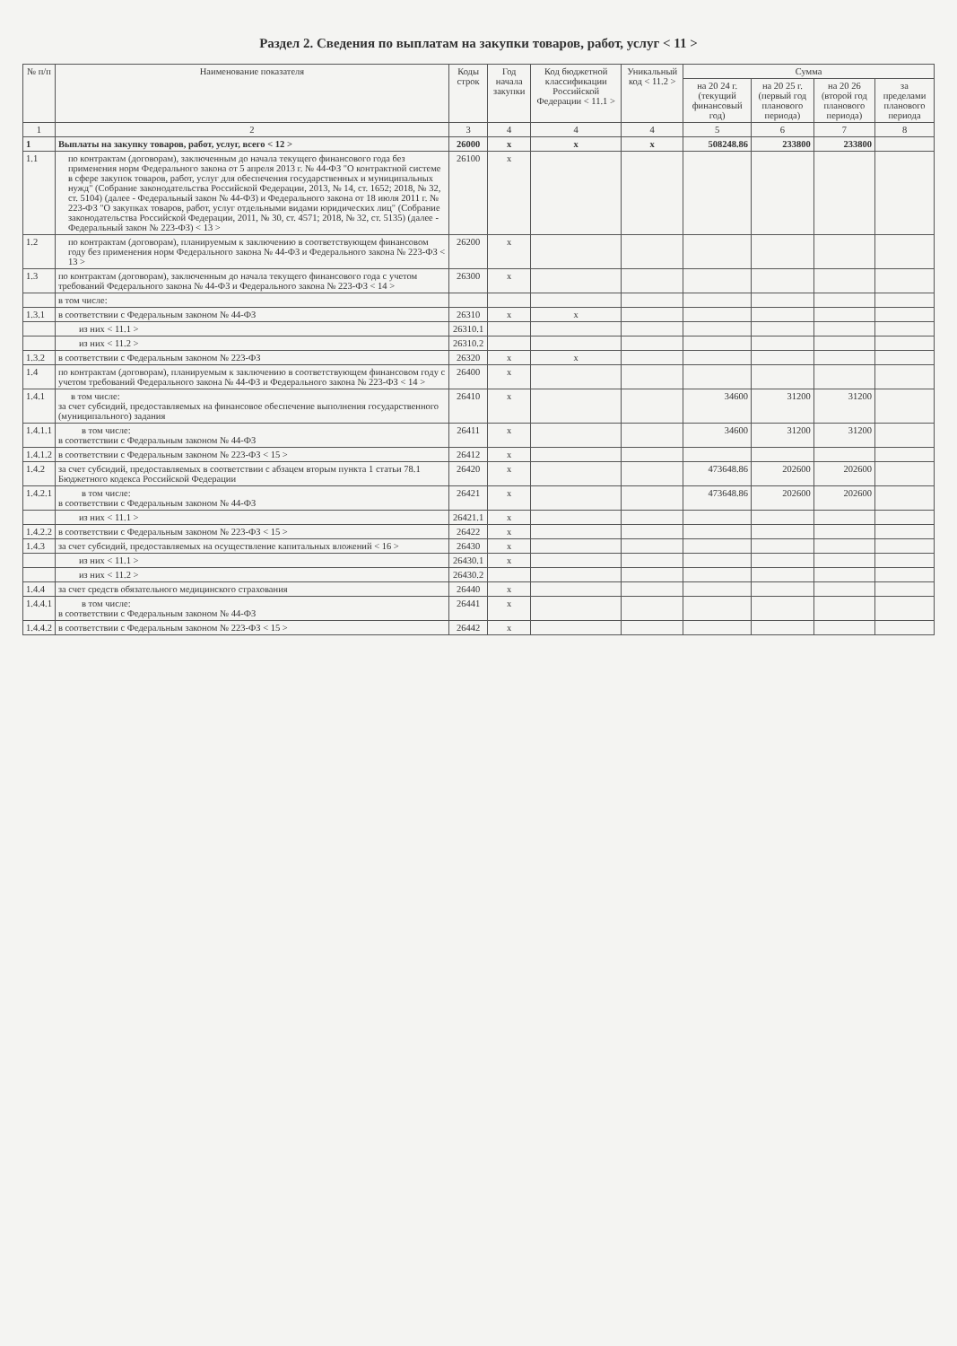Раздел 2. Сведения по выплатам на закупки товаров, работ, услуг < 11 >
| № п/п | Наименование показателя | Коды строк | Год начала закупки | Код бюджетной классификации Российской Федерации < 11.1 > | Уникальный код < 11.2 > | Сумма | | | |
| --- | --- | --- | --- | --- | --- | --- | --- | --- | --- |
| | | | | | | на 20 24 г. (текущий финансовый год) | на 20 25 г. (первый год планового периода) | на 20 26 (второй год планового периода) | за пределами планового периода |
| 1 | 2 | 3 | 4 | 4 | 4 | 5 | 6 | 7 | 8 |
| 1 | Выплаты на закупку товаров, работ, услуг, всего < 12 > | 26000 | x | x | x | 508248.86 | 233800 | 233800 | |
| 1.1 | по контрактам (договорам), заключенным до начала текущего финансового года без применения норм Федерального закона от 5 апреля 2013 г. № 44-ФЗ "О контрактной системе в сфере закупок товаров, работ, услуг для обеспечения государственных и муниципальных нужд" (Собрание законодательства Российской Федерации, 2013, № 14, ст. 1652; 2018, № 32, ст. 5104) (далее - Федеральный закон № 44-ФЗ) и Федерального закона от 18 июля 2011 г. № 223-ФЗ "О закупках товаров, работ, услуг отдельными видами юридических лиц" (Собрание законодательства Российской Федерации, 2011, № 30, ст. 4571; 2018, № 32, ст. 5135) (далее - Федеральный закон № 223-ФЗ) < 13 > | 26100 | x | | | | | | |
| 1.2 | по контрактам (договорам), планируемым к заключению в соответствующем финансовом году без применения норм Федерального закона № 44-ФЗ и Федерального закона № 223-ФЗ < 13 > | 26200 | x | | | | | | |
| 1.3 | по контрактам (договорам), заключенным до начала текущего финансового года с учетом требований Федерального закона № 44-ФЗ и Федерального закона № 223-ФЗ < 14 > | 26300 | x | | | | | | |
| | в том числе: | | | | | | | | |
| 1.3.1 | в соответствии с Федеральным законом № 44-ФЗ | 26310 | x | x | | | | | |
| | из них < 11.1 > | 26310.1 | | | | | | | |
| | из них < 11.2 > | 26310.2 | | | | | | | |
| 1.3.2 | в соответствии с Федеральным законом № 223-ФЗ | 26320 | x | x | | | | | |
| 1.4 | по контрактам (договорам), планируемым к заключению в соответствующем финансовом году с учетом требований Федерального закона № 44-ФЗ и Федерального закона № 223-ФЗ < 14 > | 26400 | x | | | | | | |
| 1.4.1 | в том числе: за счет субсидий, предоставляемых на финансовое обеспечение выполнения государственного (муниципального) задания | 26410 | x | | | 34600 | 31200 | 31200 | |
| 1.4.1.1 | в том числе: в соответствии с Федеральным законом № 44-ФЗ | 26411 | x | | | 34600 | 31200 | 31200 | |
| 1.4.1.2 | в соответствии с Федеральным законом № 223-ФЗ < 15 > | 26412 | x | | | | | | |
| 1.4.2 | за счет субсидий, предоставляемых в соответствии с абзацем вторым пункта 1 статьи 78.1 Бюджетного кодекса Российской Федерации | 26420 | x | | | 473648.86 | 202600 | 202600 | |
| 1.4.2.1 | в том числе: в соответствии с Федеральным законом № 44-ФЗ | 26421 | x | | | 473648.86 | 202600 | 202600 | |
| | из них < 11.1 > | 26421.1 | x | | | | | | |
| 1.4.2.2 | в соответствии с Федеральным законом № 223-ФЗ < 15 > | 26422 | x | | | | | | |
| 1.4.3 | за счет субсидий, предоставляемых на осуществление капитальных вложений < 16 > | 26430 | x | | | | | | |
| | из них < 11.1 > | 26430.1 | x | | | | | | |
| | из них < 11.2 > | 26430.2 | | | | | | | |
| 1.4.4 | за счет средств обязательного медицинского страхования | 26440 | x | | | | | | |
| 1.4.4.1 | в том числе: в соответствии с Федеральным законом № 44-ФЗ | 26441 | x | | | | | | |
| 1.4.4.2 | в соответствии с Федеральным законом № 223-ФЗ < 15 > | 26442 | x | | | | | | |